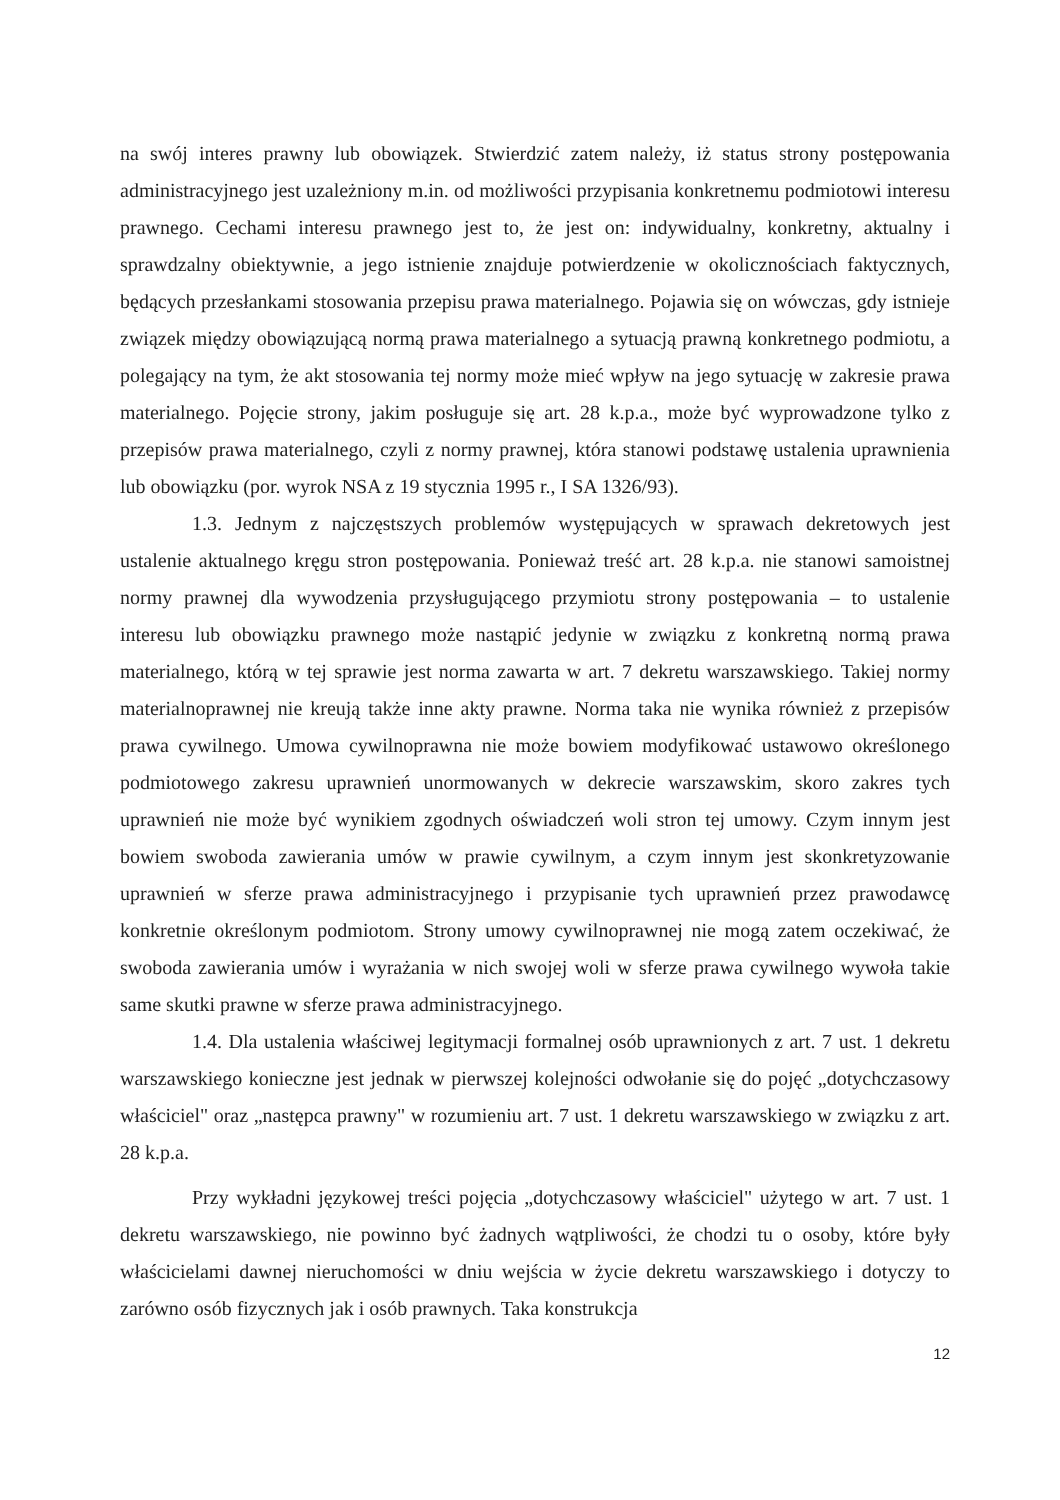na swój interes prawny lub obowiązek. Stwierdzić zatem należy, iż status strony postępowania administracyjnego jest uzależniony m.in. od możliwości przypisania konkretnemu podmiotowi interesu prawnego. Cechami interesu prawnego jest to, że jest on: indywidualny, konkretny, aktualny i sprawdzalny obiektywnie, a jego istnienie znajduje potwierdzenie w okolicznościach faktycznych, będących przesłankami stosowania przepisu prawa materialnego. Pojawia się on wówczas, gdy istnieje związek między obowiązującą normą prawa materialnego a sytuacją prawną konkretnego podmiotu, a polegający na tym, że akt stosowania tej normy może mieć wpływ na jego sytuację w zakresie prawa materialnego. Pojęcie strony, jakim posługuje się art. 28 k.p.a., może być wyprowadzone tylko z przepisów prawa materialnego, czyli z normy prawnej, która stanowi podstawę ustalenia uprawnienia lub obowiązku (por. wyrok NSA z 19 stycznia 1995 r., I SA 1326/93).
1.3. Jednym z najczęstszych problemów występujących w sprawach dekretowych jest ustalenie aktualnego kręgu stron postępowania. Ponieważ treść art. 28 k.p.a. nie stanowi samoistnej normy prawnej dla wywodzenia przysługującego przymiotu strony postępowania – to ustalenie interesu lub obowiązku prawnego może nastąpić jedynie w związku z konkretną normą prawa materialnego, którą w tej sprawie jest norma zawarta w art. 7 dekretu warszawskiego. Takiej normy materialnoprawnej nie kreują także inne akty prawne. Norma taka nie wynika również z przepisów prawa cywilnego. Umowa cywilnoprawna nie może bowiem modyfikować ustawowo określonego podmiotowego zakresu uprawnień unormowanych w dekrecie warszawskim, skoro zakres tych uprawnień nie może być wynikiem zgodnych oświadczeń woli stron tej umowy. Czym innym jest bowiem swoboda zawierania umów w prawie cywilnym, a czym innym jest skonkretyzowanie uprawnień w sferze prawa administracyjnego i przypisanie tych uprawnień przez prawodawcę konkretnie określonym podmiotom. Strony umowy cywilnoprawnej nie mogą zatem oczekiwać, że swoboda zawierania umów i wyrażania w nich swojej woli w sferze prawa cywilnego wywoła takie same skutki prawne w sferze prawa administracyjnego.
1.4. Dla ustalenia właściwej legitymacji formalnej osób uprawnionych z art. 7 ust. 1 dekretu warszawskiego konieczne jest jednak w pierwszej kolejności odwołanie się do pojęć „dotychczasowy właściciel" oraz „następca prawny" w rozumieniu art. 7 ust. 1 dekretu warszawskiego w związku z art. 28 k.p.a.
Przy wykładni językowej treści pojęcia „dotychczasowy właściciel" użytego w art. 7 ust. 1 dekretu warszawskiego, nie powinno być żadnych wątpliwości, że chodzi tu o osoby, które były właścicielami dawnej nieruchomości w dniu wejścia w życie dekretu warszawskiego i dotyczy to zarówno osób fizycznych jak i osób prawnych. Taka konstrukcja
12